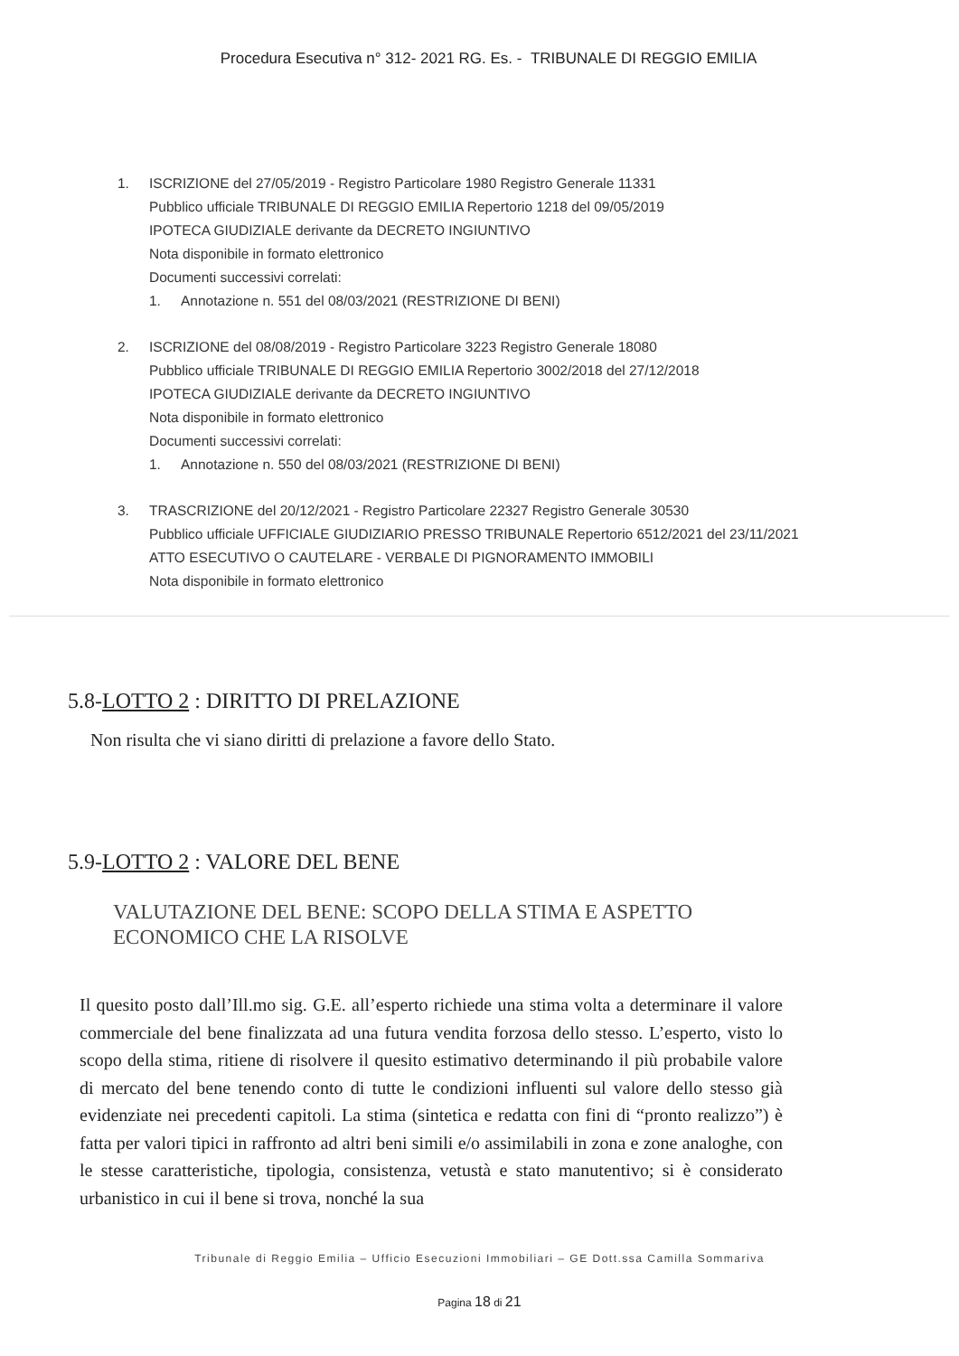Procedura Esecutiva n° 312- 2021 RG. Es. - TRIBUNALE DI REGGIO EMILIA
1. ISCRIZIONE del 27/05/2019 - Registro Particolare 1980 Registro Generale 11331
Pubblico ufficiale TRIBUNALE DI REGGIO EMILIA Repertorio 1218 del 09/05/2019
IPOTECA GIUDIZIALE derivante da DECRETO INGIUNTIVO
Nota disponibile in formato elettronico
Documenti successivi correlati:
1. Annotazione n. 551 del 08/03/2021 (RESTRIZIONE DI BENI)
2. ISCRIZIONE del 08/08/2019 - Registro Particolare 3223 Registro Generale 18080
Pubblico ufficiale TRIBUNALE DI REGGIO EMILIA Repertorio 3002/2018 del 27/12/2018
IPOTECA GIUDIZIALE derivante da DECRETO INGIUNTIVO
Nota disponibile in formato elettronico
Documenti successivi correlati:
1. Annotazione n. 550 del 08/03/2021 (RESTRIZIONE DI BENI)
3. TRASCRIZIONE del 20/12/2021 - Registro Particolare 22327 Registro Generale 30530
Pubblico ufficiale UFFICIALE GIUDIZIARIO PRESSO TRIBUNALE Repertorio 6512/2021 del 23/11/2021
ATTO ESECUTIVO O CAUTELARE - VERBALE DI PIGNORAMENTO IMMOBILI
Nota disponibile in formato elettronico
5.8-LOTTO 2 : DIRITTO DI PRELAZIONE
Non risulta che vi siano diritti di prelazione a favore dello Stato.
5.9-LOTTO 2 : VALORE DEL BENE
VALUTAZIONE DEL BENE: SCOPO DELLA STIMA E ASPETTO ECONOMICO CHE LA RISOLVE
Il quesito posto dall’Ill.mo sig. G.E. all’esperto richiede una stima volta a determinare il valore commerciale del bene finalizzata ad una futura vendita forzosa dello stesso. L’esperto, visto lo scopo della stima, ritiene di risolvere il quesito estimativo determinando il più probabile valore di mercato del bene tenendo conto di tutte le condizioni influenti sul valore dello stesso già evidenziate nei precedenti capitoli. La stima (sintetica e redatta con fini di “pronto realizzo”) è fatta per valori tipici in raffronto ad altri beni simili e/o assimilabili in zona e zone analoghe, con le stesse caratteristiche, tipologia, consistenza, vetustà e stato manutentivo; si è considerato urbanistico in cui il bene si trova, nonché la sua
Tribunale di Reggio Emilia – Ufficio Esecuzioni Immobiliari – GE Dott.ssa Camilla Sommariva
Pagina 18 di 21